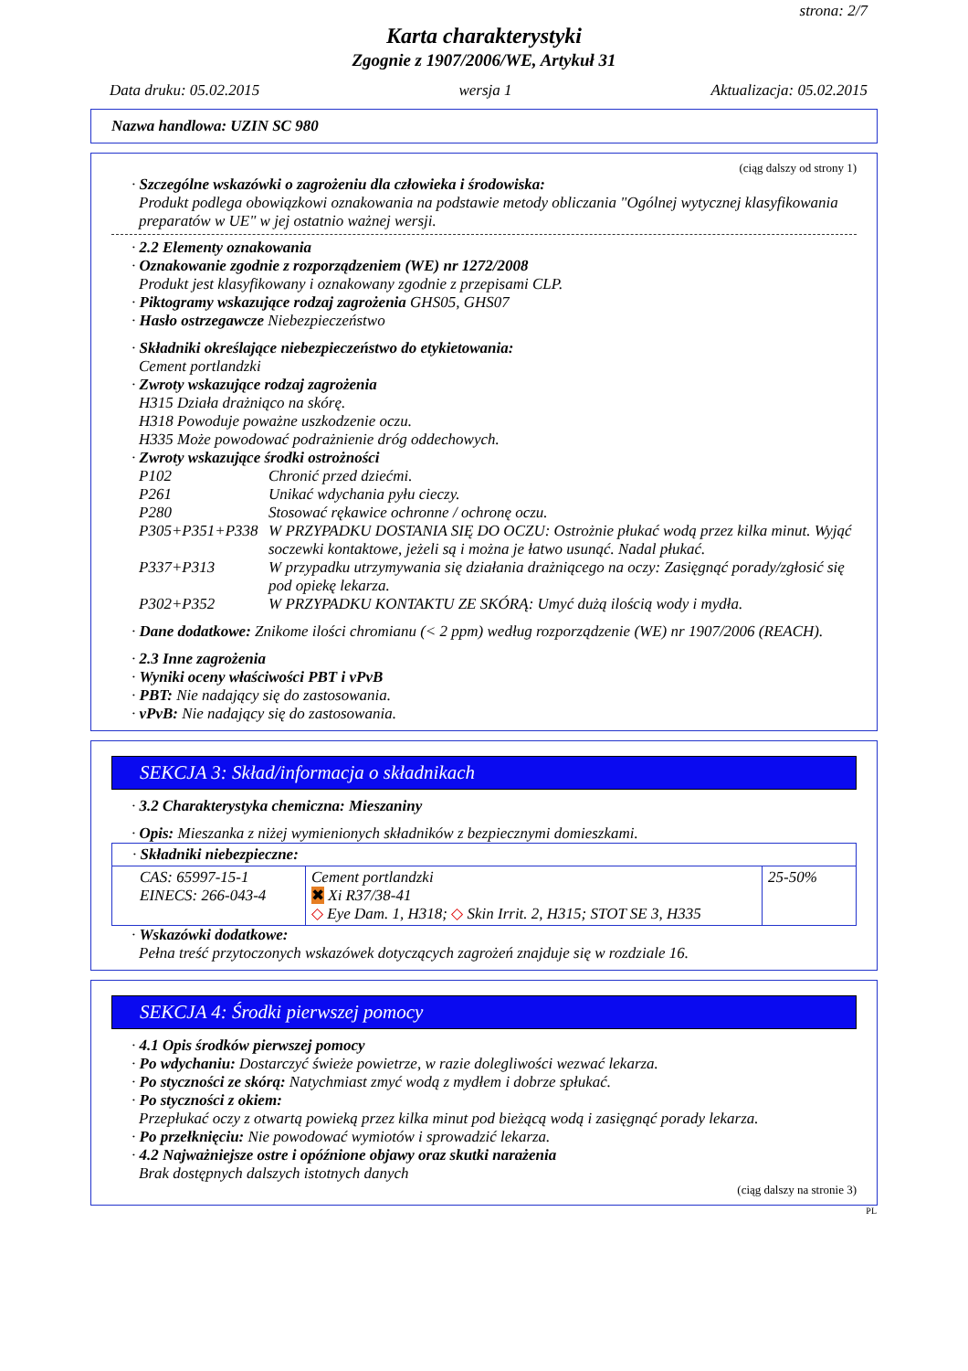strona: 2/7
Karta charakterystyki
Zgognie z 1907/2006/WE, Artykuł 31
Data druku: 05.02.2015 wersja 1 Aktualizacja: 05.02.2015
Nazwa handlowa: UZIN SC 980
(ciąg dalszy od strony 1)
· Szczególne wskazówki o zagrożeniu dla człowieka i środowiska:
Produkt podlega obowiązkowi oznakowania na podstawie metody obliczania "Ogólnej wytycznej klasyfikowania preparatów w UE" w jej ostatnio ważnej wersji.
· 2.2 Elementy oznakowania
· Oznakowanie zgodnie z rozporządzeniem (WE) nr 1272/2008
Produkt jest klasyfikowany i oznakowany zgodnie z przepisami CLP.
· Piktogramy wskazujące rodzaj zagrożenia GHS05, GHS07
· Hasło ostrzegawcze Niebezpieczeństwo
· Składniki określające niebezpieczeństwo do etykietowania:
Cement portlandzki
· Zwroty wskazujące rodzaj zagrożenia
H315 Działa drażniąco na skórę.
H318 Powoduje poważne uszkodzenie oczu.
H335 Może powodować podrażnienie dróg oddechowych.
· Zwroty wskazujące środki ostrożności
| P102 | Chronić przed dziećmi. |
| P261 | Unikać wdychania pyłu cieczy. |
| P280 | Stosować rękawice ochronne / ochronę oczu. |
| P305+P351+P338 | W PRZYPADKU DOSTANIA SIĘ DO OCZU: Ostrożnie płukać wodą przez kilka minut. Wyjąć soczewki kontaktowe, jeżeli są i można je łatwo usunąć. Nadal płukać. |
| P337+P313 | W przypadku utrzymywania się działania drażniącego na oczy: Zasięgnąć porady/zgłosić się pod opiekę lekarza. |
| P302+P352 | W PRZYPADKU KONTAKTU ZE SKÓRĄ: Umyć dużą ilością wody i mydła. |
· Dane dodatkowe: Znikome ilości chromianu (< 2 ppm) według rozporządzenie (WE) nr 1907/2006 (REACH).
· 2.3 Inne zagrożenia
· Wyniki oceny właściwości PBT i vPvB
· PBT: Nie nadający się do zastosowania.
· vPvB: Nie nadający się do zastosowania.
SEKCJA 3: Skład/informacja o składnikach
· 3.2 Charakterystyka chemiczna: Mieszaniny
· Opis: Mieszanka z niżej wymienionych składników z bezpiecznymi domieszkami.
| · Składniki niebezpieczne: | | |
| CAS: 65997-15-1 EINECS: 266-043-4 | Cement portlandzki ✖ Xi R37/38-41 ◇ Eye Dam. 1, H318; ◇ Skin Irrit. 2, H315; STOT SE 3, H335 | 25-50% |
· Wskazówki dodatkowe:
Pełna treść przytoczonych wskazówek dotyczących zagrożeń znajduje się w rozdziale 16.
SEKCJA 4: Środki pierwszej pomocy
· 4.1 Opis środków pierwszej pomocy
· Po wdychaniu: Dostarczyć świeże powietrze, w razie dolegliwości wezwać lekarza.
· Po styczności ze skórą: Natychmiast zmyć wodą z mydłem i dobrze spłukać.
· Po styczności z okiem:
Przepłukać oczy z otwartą powieką przez kilka minut pod bieżącą wodą i zasięgnąć porady lekarza.
· Po przełknięciu: Nie powodować wymiotów i sprowadzić lekarza.
· 4.2 Najważniejsze ostre i opóźnione objawy oraz skutki narażenia
Brak dostępnych dalszych istotnych danych
(ciąg dalszy na stronie 3)
PL